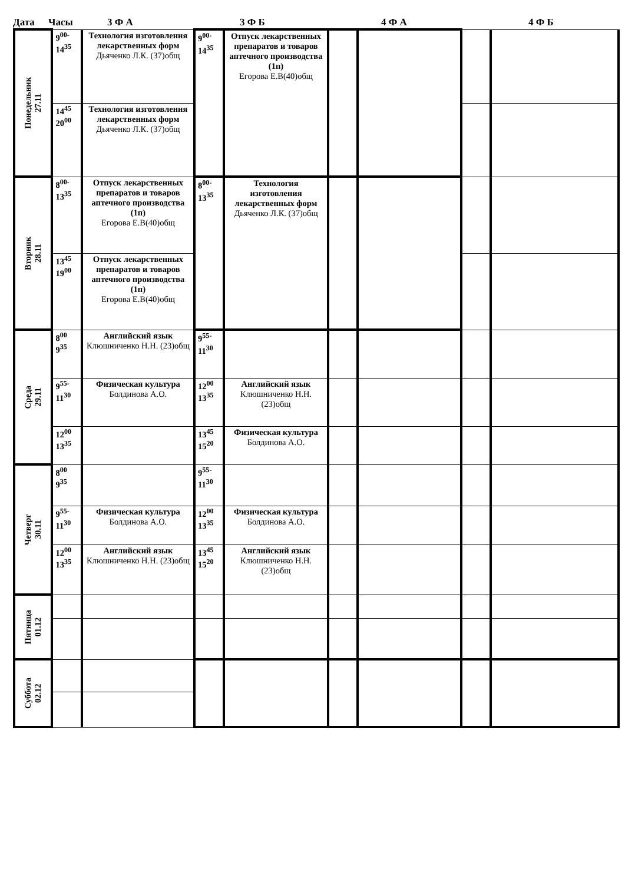Дата Часы 3 Ф А 3 Ф Б 4 Ф А 4 Ф Б
| Понедельник 27.11 | 9<sup>00-</sup> 14<sup>35</sup> | Технология изготовления лекарственных форм Дьяченко Л.К. (37)общ | 9<sup>00-</sup> 14<sup>35</sup> | Отпуск лекарственных препаратов и товаров аптечного производства (1п) Егорова Е.В(40)общ | | | | |
| | 14<sup>45</sup> 20<sup>00</sup> | Технология изготовления лекарственных форм Дьяченко Л.К. (37)общ | | | | | | |
| Вторник 28.11 | 8<sup>00-</sup> 13<sup>35</sup> | Отпуск лекарственных препаратов и товаров аптечного производства (1п) Егорова Е.В(40)общ | 8<sup>00-</sup> 13<sup>35</sup> | Технология изготовления лекарственных форм Дьяченко Л.К. (37)общ | | | | |
| | 13<sup>45</sup> 19<sup>00</sup> | Отпуск лекарственных препаратов и товаров аптечного производства (1п) Егорова Е.В(40)общ | | | | | | |
| Среда 29.11 | 8<sup>00</sup> 9<sup>35</sup> | Английский язык Клюшниченко Н.Н. (23)общ | 9<sup>55-</sup> 11<sup>30</sup> | | | | | |
| | 9<sup>55-</sup> 11<sup>30</sup> | Физическая культура Болдинова А.О. | 12<sup>00</sup> 13<sup>35</sup> | Английский язык Клюшниченко Н.Н. (23)общ | | | | |
| | 12<sup>00</sup> 13<sup>35</sup> | | 13<sup>45</sup> 15<sup>20</sup> | Физическая культура Болдинова А.О. | | | | |
| Четверг 30.11 | 8<sup>00</sup> 9<sup>35</sup> | | 9<sup>55-</sup> 11<sup>30</sup> | | | | | |
| | 9<sup>55-</sup> 11<sup>30</sup> | Физическая культура Болдинова А.О. | 12<sup>00</sup> 13<sup>35</sup> | Физическая культура Болдинова А.О. | | | | |
| | 12<sup>00</sup> 13<sup>35</sup> | Английский язык Клюшниченко Н.Н. (23)общ | 13<sup>45</sup> 15<sup>20</sup> | Английский язык Клюшниченко Н.Н. (23)общ | | | | |
| Пятница 01.12 | | | | | | | | |
| Суббота 02.12 | | | | | | | | |